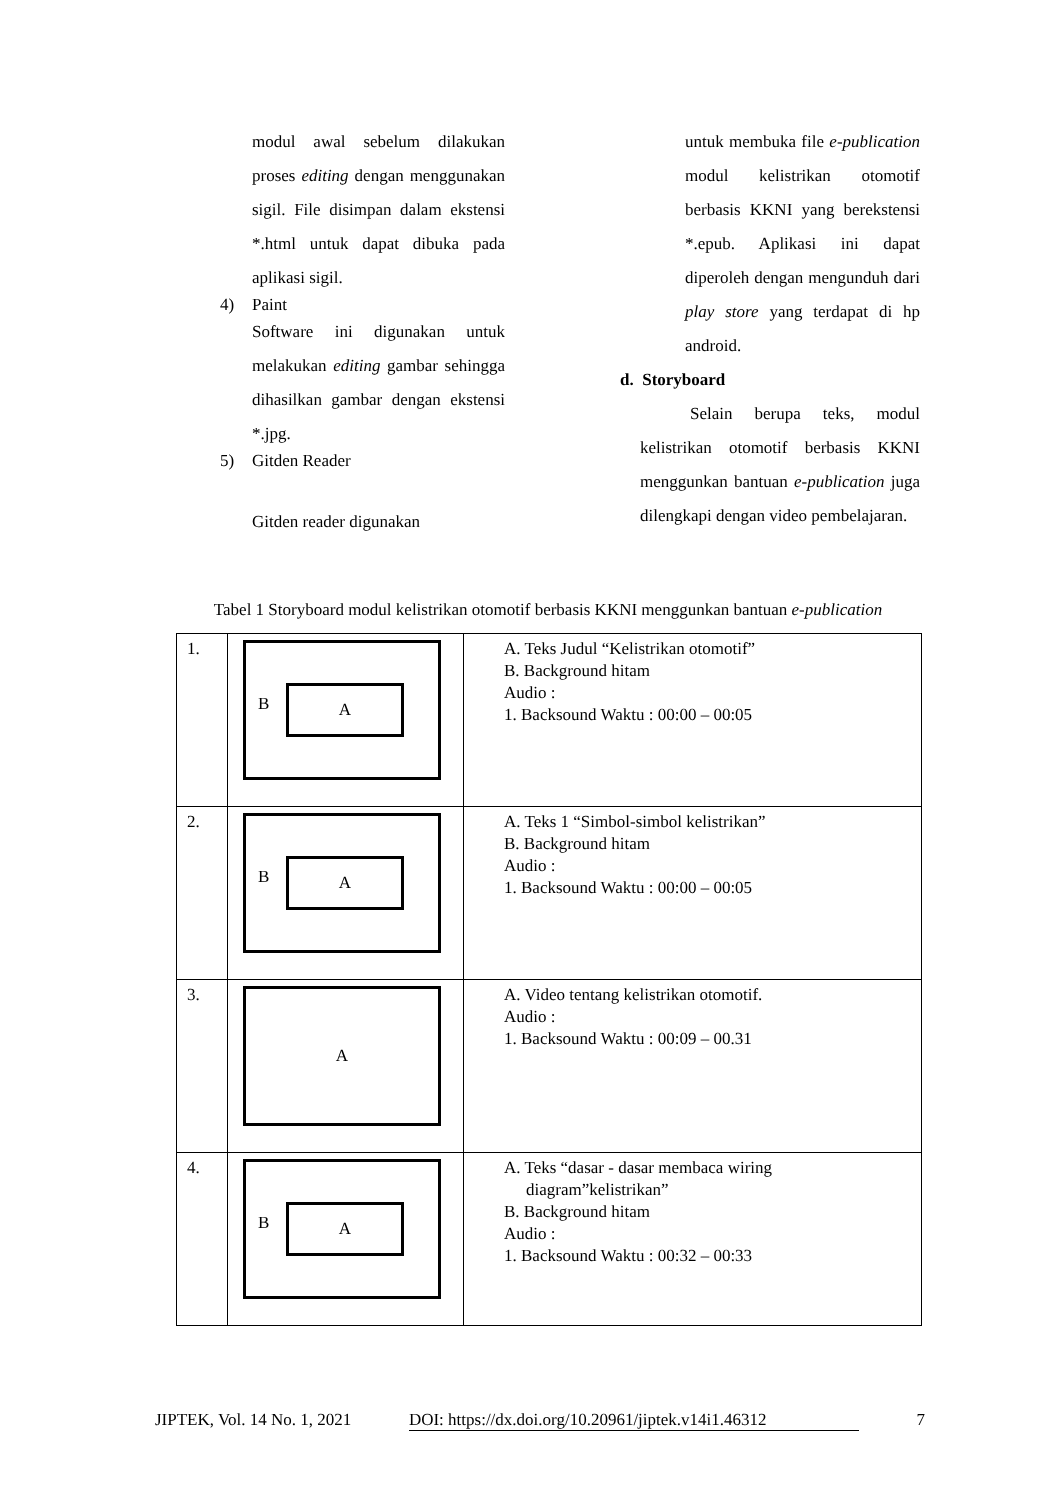modul awal sebelum dilakukan proses editing dengan menggunakan sigil. File disimpan dalam ekstensi *.html untuk dapat dibuka pada aplikasi sigil.
4) Paint
Software ini digunakan untuk melakukan editing gambar sehingga dihasilkan gambar dengan ekstensi *.jpg.
5) Gitden Reader
Gitden reader digunakan
untuk membuka file e-publication modul kelistrikan otomotif berbasis KKNI yang berekstensi *.epub. Aplikasi ini dapat diperoleh dengan mengunduh dari play store yang terdapat di hp android.
d. Storyboard
Selain berupa teks, modul kelistrikan otomotif berbasis KKNI menggunkan bantuan e-publication juga dilengkapi dengan video pembelajaran.
Tabel 1 Storyboard modul kelistrikan otomotif berbasis KKNI menggunkan bantuan e-publication
| 1. | B A | A. Teks Judul “Kelistrikan otomotif” B. Background hitam Audio : 1. Backsound Waktu : 00:00 – 00:05 |
| 2. | B A | A. Teks 1 “Simbol-simbol kelistrikan” B. Background hitam Audio : 1. Backsound Waktu : 00:00 – 00:05 |
| 3. | A | A. Video tentang kelistrikan otomotif. Audio : 1. Backsound Waktu : 00:09 – 00.31 |
| 4. | B A | A. Teks “dasar - dasar membaca wiring diagram”kelistrikan” B. Background hitam Audio : 1. Backsound Waktu : 00:32 – 00:33 |
JIPTEK, Vol. 14 No. 1, 2021 DOI: https://dx.doi.org/10.20961/jiptek.v14i1.46312 7